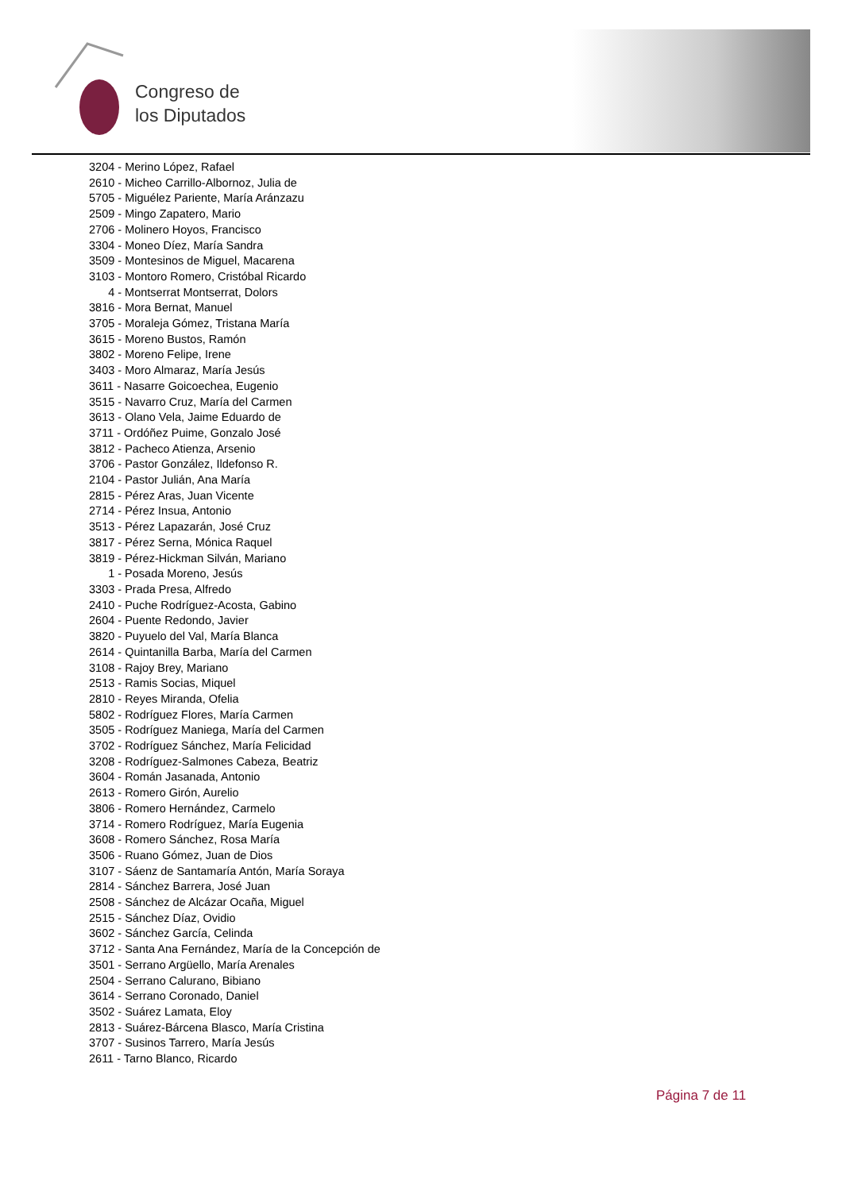Congreso de
los Diputados
3204 - Merino López, Rafael
2610 - Micheo Carrillo-Albornoz, Julia de
5705 - Miguélez Pariente, María Aránzazu
2509 - Mingo Zapatero, Mario
2706 - Molinero Hoyos, Francisco
3304 - Moneo Díez, María Sandra
3509 - Montesinos de Miguel, Macarena
3103 - Montoro Romero, Cristóbal Ricardo
4 - Montserrat Montserrat, Dolors
3816 - Mora Bernat, Manuel
3705 - Moraleja Gómez, Tristana María
3615 - Moreno Bustos, Ramón
3802 - Moreno Felipe, Irene
3403 - Moro Almaraz, María Jesús
3611 - Nasarre Goicoechea, Eugenio
3515 - Navarro Cruz, María del Carmen
3613 - Olano Vela, Jaime Eduardo de
3711 - Ordóñez Puime, Gonzalo José
3812 - Pacheco Atienza, Arsenio
3706 - Pastor González, Ildefonso R.
2104 - Pastor Julián, Ana María
2815 - Pérez Aras, Juan Vicente
2714 - Pérez Insua, Antonio
3513 - Pérez Lapazarán, José Cruz
3817 - Pérez Serna, Mónica Raquel
3819 - Pérez-Hickman Silván, Mariano
1 - Posada Moreno, Jesús
3303 - Prada Presa, Alfredo
2410 - Puche Rodríguez-Acosta, Gabino
2604 - Puente Redondo, Javier
3820 - Puyuelo del Val, María Blanca
2614 - Quintanilla Barba, María del Carmen
3108 - Rajoy Brey, Mariano
2513 - Ramis Socias, Miquel
2810 - Reyes Miranda, Ofelia
5802 - Rodríguez Flores, María Carmen
3505 - Rodríguez Maniega, María del Carmen
3702 - Rodríguez Sánchez, María Felicidad
3208 - Rodríguez-Salmones Cabeza, Beatriz
3604 - Román Jasanada, Antonio
2613 - Romero Girón, Aurelio
3806 - Romero Hernández, Carmelo
3714 - Romero Rodríguez, María Eugenia
3608 - Romero Sánchez, Rosa María
3506 - Ruano Gómez, Juan de Dios
3107 - Sáenz de Santamaría Antón, María Soraya
2814 - Sánchez Barrera, José Juan
2508 - Sánchez de Alcázar Ocaña, Miguel
2515 - Sánchez Díaz, Ovidio
3602 - Sánchez García, Celinda
3712 - Santa Ana Fernández, María de la Concepción de
3501 - Serrano Argüello, María Arenales
2504 - Serrano Calurano, Bibiano
3614 - Serrano Coronado, Daniel
3502 - Suárez Lamata, Eloy
2813 - Suárez-Bárcena Blasco, María Cristina
3707 - Susinos Tarrero, María Jesús
2611 - Tarno Blanco, Ricardo
Página 7 de 11